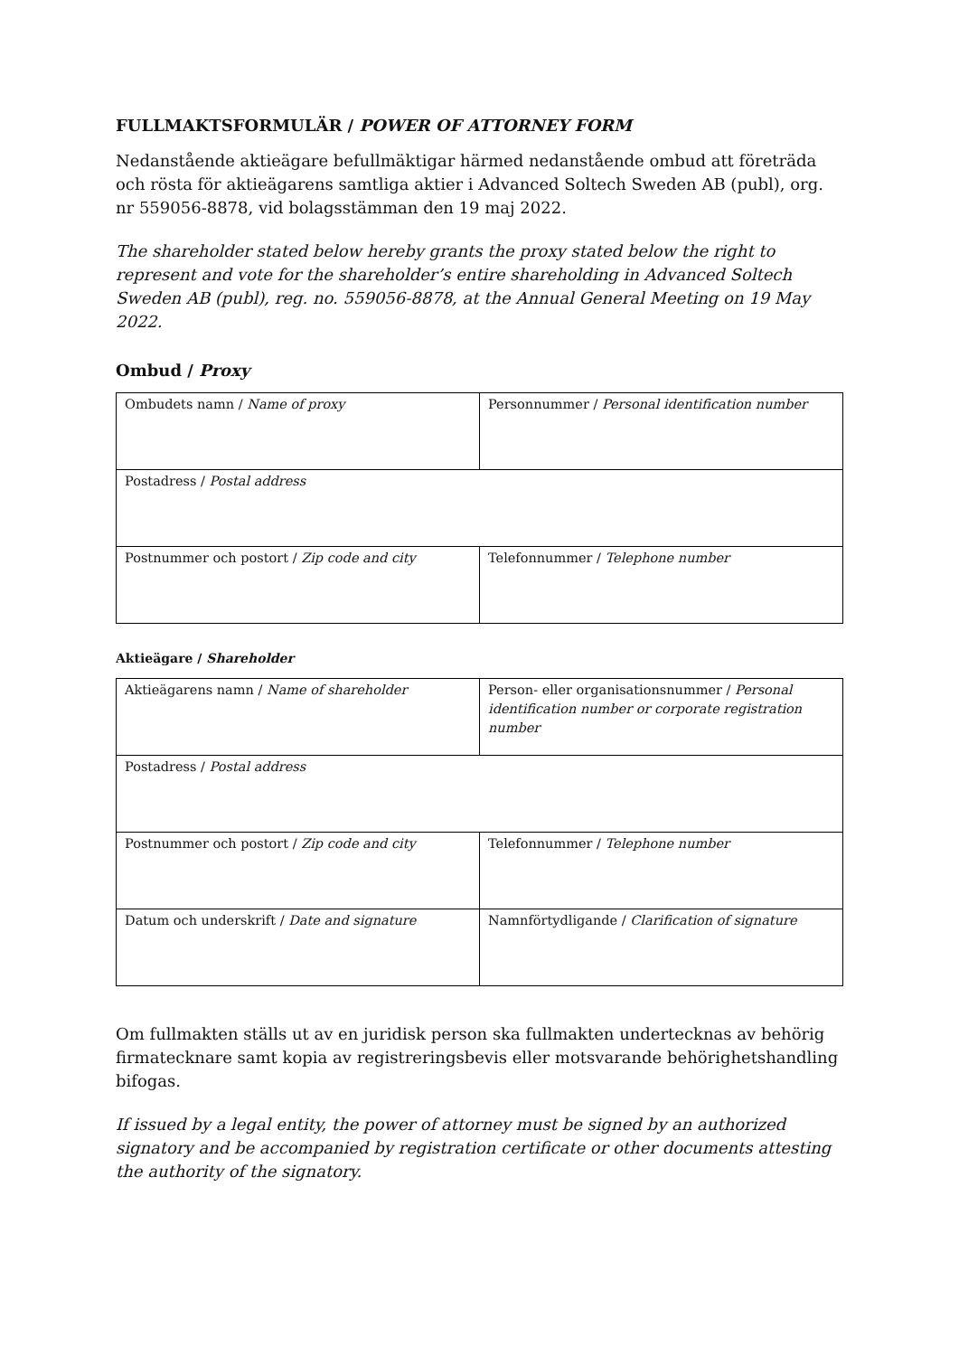FULLMAKTSFORMULÄR / POWER OF ATTORNEY FORM
Nedanstående aktieägare befullmäktigar härmed nedanstående ombud att företräda och rösta för aktieägarens samtliga aktier i Advanced Soltech Sweden AB (publ), org. nr 559056-8878, vid bolagsstämman den 19 maj 2022.
The shareholder stated below hereby grants the proxy stated below the right to represent and vote for the shareholder’s entire shareholding in Advanced Soltech Sweden AB (publ), reg. no. 559056-8878, at the Annual General Meeting on 19 May 2022.
Ombud / Proxy
| Ombudets namn / Name of proxy | Personnummer / Personal identification number |
| Postadress / Postal address | |
| Postnummer och postort / Zip code and city | Telefonnummer / Telephone number |
Aktieägare / Shareholder
| Aktieägarens namn / Name of shareholder | Person- eller organisationsnummer / Personal identification number or corporate registration number |
| Postadress / Postal address | |
| Postnummer och postort / Zip code and city | Telefonnummer / Telephone number |
| Datum och underskrift / Date and signature | Namnförtydligande / Clarification of signature |
Om fullmakten ställs ut av en juridisk person ska fullmakten undertecknas av behörig firmatecknare samt kopia av registreringsbevis eller motsvarande behörighetshandling bifogas.
If issued by a legal entity, the power of attorney must be signed by an authorized signatory and be accompanied by registration certificate or other documents attesting the authority of the signatory.